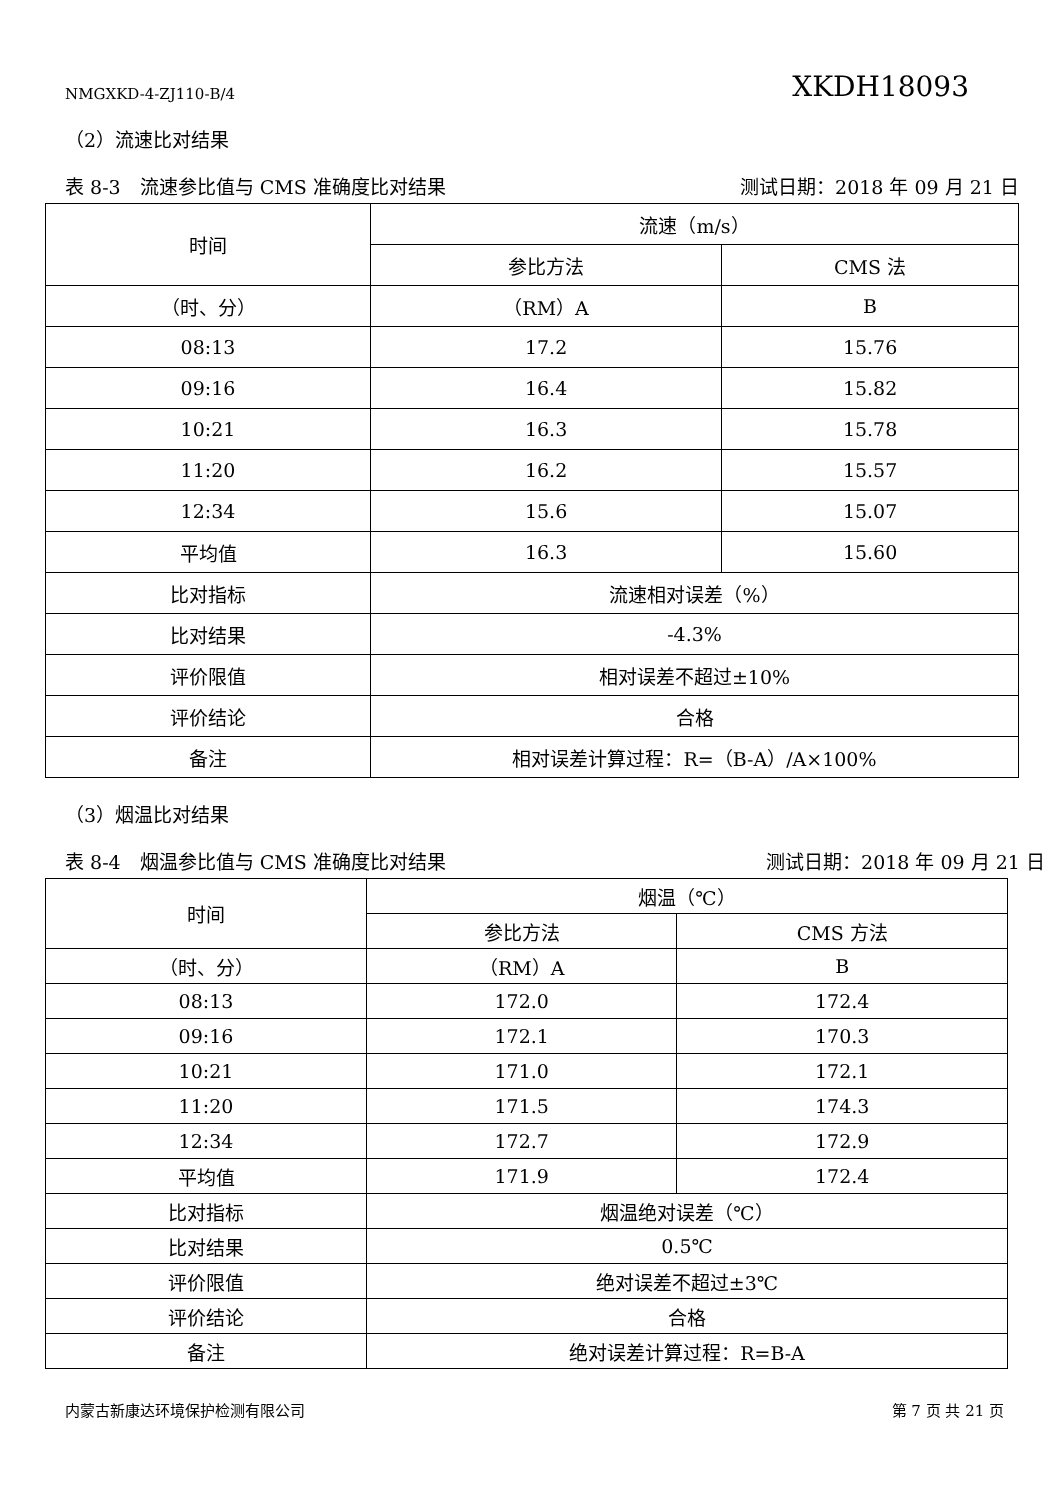NMGXKD-4-ZJ110-B/4 XKDH18093
（2）流速比对结果
表 8-3　流速参比值与 CMS 准确度比对结果 测试日期：2018 年 09 月 21 日
| 时间 | 流速（m/s） | |
| --- | --- | --- |
| | 参比方法 | CMS 法 |
| （时、分） | （RM）A | B |
| 08:13 | 17.2 | 15.76 |
| 09:16 | 16.4 | 15.82 |
| 10:21 | 16.3 | 15.78 |
| 11:20 | 16.2 | 15.57 |
| 12:34 | 15.6 | 15.07 |
| 平均值 | 16.3 | 15.60 |
| 比对指标 | 流速相对误差（%） | |
| 比对结果 | -4.3% | |
| 评价限值 | 相对误差不超过±10% | |
| 评价结论 | 合格 | |
| 备注 | 相对误差计算过程：R=（B-A）/A×100% | |
（3）烟温比对结果
表 8-4　烟温参比值与 CMS 准确度比对结果 测试日期：2018 年 09 月 21 日
| 时间 | 烟温（℃） | |
| --- | --- | --- |
| | 参比方法 | CMS 方法 |
| （时、分） | （RM）A | B |
| 08:13 | 172.0 | 172.4 |
| 09:16 | 172.1 | 170.3 |
| 10:21 | 171.0 | 172.1 |
| 11:20 | 171.5 | 174.3 |
| 12:34 | 172.7 | 172.9 |
| 平均值 | 171.9 | 172.4 |
| 比对指标 | 烟温绝对误差（℃） | |
| 比对结果 | 0.5℃ | |
| 评价限值 | 绝对误差不超过±3℃ | |
| 评价结论 | 合格 | |
| 备注 | 绝对误差计算过程：R=B-A | |
内蒙古新康达环境保护检测有限公司 第 7 页 共 21 页